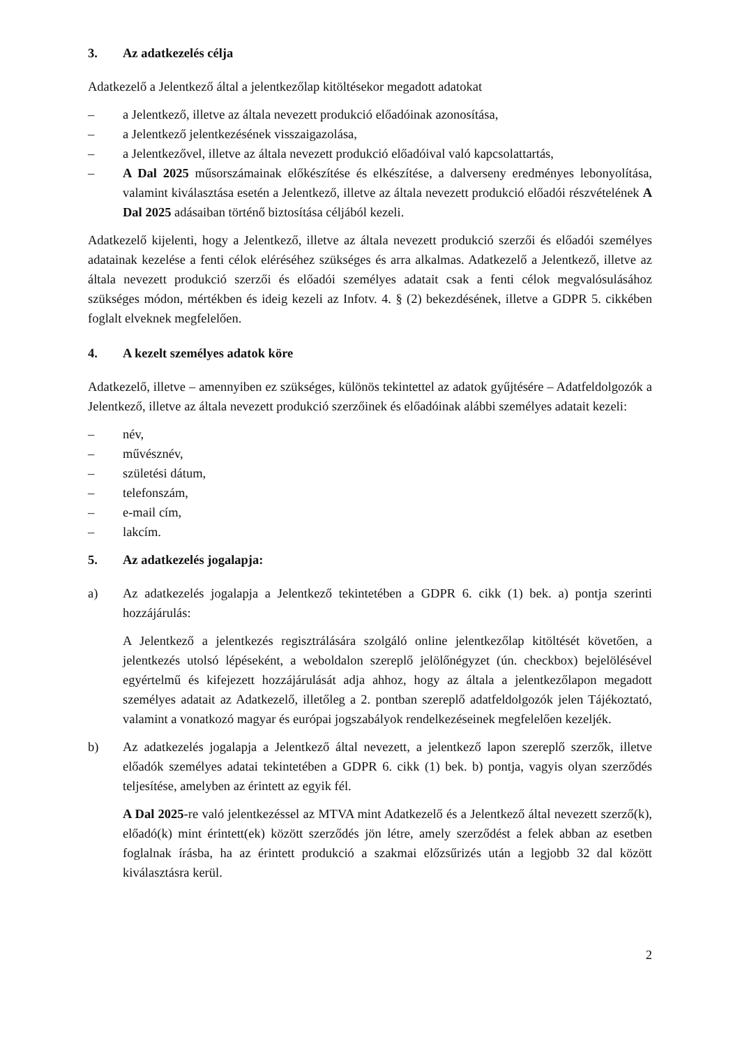3. Az adatkezelés célja
Adatkezelő a Jelentkező által a jelentkezőlap kitöltésekor megadott adatokat
– a Jelentkező, illetve az általa nevezett produkció előadóinak azonosítása,
– a Jelentkező jelentkezésének visszaigazolása,
– a Jelentkezővel, illetve az általa nevezett produkció előadóival való kapcsolattartás,
– A Dal 2025 műsorszámainak előkészítése és elkészítése, a dalverseny eredményes lebonyolítása, valamint kiválasztása esetén a Jelentkező, illetve az általa nevezett produkció előadói részvételének A Dal 2025 adásaiban történő biztosítása céljából kezeli.
Adatkezelő kijelenti, hogy a Jelentkező, illetve az általa nevezett produkció szerzői és előadói személyes adatainak kezelése a fenti célok eléréséhez szükséges és arra alkalmas. Adatkezelő a Jelentkező, illetve az általa nevezett produkció szerzői és előadói személyes adatait csak a fenti célok megvalósulásához szükséges módon, mértékben és ideig kezeli az Infotv. 4. § (2) bekezdésének, illetve a GDPR 5. cikkében foglalt elveknek megfelelően.
4. A kezelt személyes adatok köre
Adatkezelő, illetve – amennyiben ez szükséges, különös tekintettel az adatok gyűjtésére – Adatfeldolgozók a Jelentkező, illetve az általa nevezett produkció szerzőinek és előadóinak alábbi személyes adatait kezeli:
– név,
– művésznév,
– születési dátum,
– telefonszám,
– e-mail cím,
– lakcím.
5. Az adatkezelés jogalapja:
a) Az adatkezelés jogalapja a Jelentkező tekintetében a GDPR 6. cikk (1) bek. a) pontja szerinti hozzájárulás:
A Jelentkező a jelentkezés regisztrálására szolgáló online jelentkezőlap kitöltését követően, a jelentkezés utolsó lépéseként, a weboldalon szereplő jelölőnégyzet (ún. checkbox) bejelölésével egyértelmű és kifejezett hozzájárulását adja ahhoz, hogy az általa a jelentkezőlapon megadott személyes adatait az Adatkezelő, illetőleg a 2. pontban szereplő adatfeldolgozók jelen Tájékoztató, valamint a vonatkozó magyar és európai jogszabályok rendelkezéseinek megfelelően kezeljék.
b) Az adatkezelés jogalapja a Jelentkező által nevezett, a jelentkező lapon szereplő szerzők, illetve előadók személyes adatai tekintetében a GDPR 6. cikk (1) bek. b) pontja, vagyis olyan szerződés teljesítése, amelyben az érintett az egyik fél.
A Dal 2025-re való jelentkezéssel az MTVA mint Adatkezelő és a Jelentkező által nevezett szerző(k), előadó(k) mint érintett(ek) között szerződés jön létre, amely szerződést a felek abban az esetben foglalnak írásba, ha az érintett produkció a szakmai előzsűrizés után a legjobb 32 dal között kiválasztásra kerül.
2